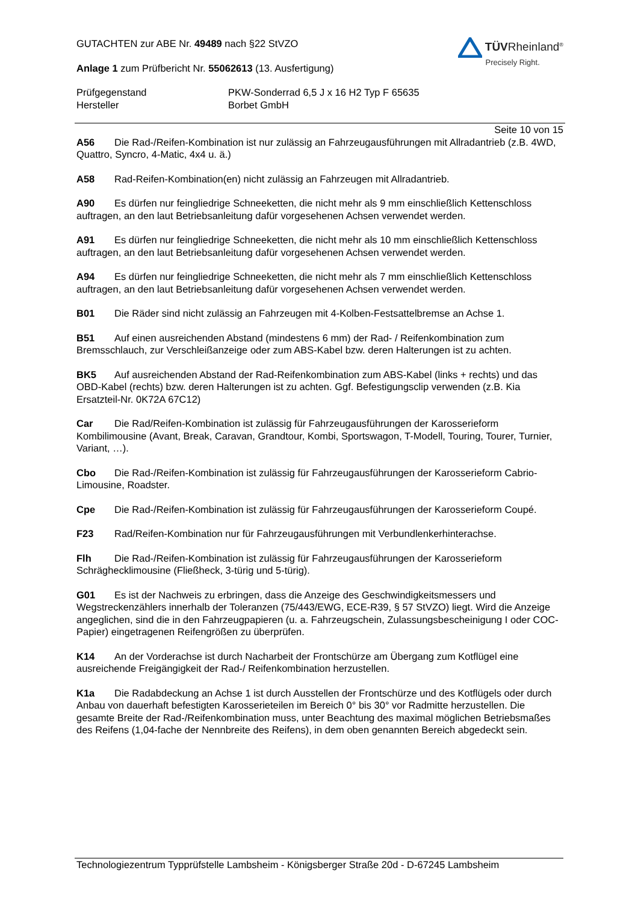GUTACHTEN zur ABE Nr. 49489 nach §22 StVZO
Anlage 1 zum Prüfbericht Nr. 55062613 (13. Ausfertigung)
TÜVRheinland<sup>®</sup>
Precisely Right.
Prüfgegenstand
Hersteller
PKW-Sonderrad 6,5 J x 16 H2 Typ F 65635
Borbet GmbH
Seite 10 von 15
A56 Die Rad-/Reifen-Kombination ist nur zulässig an Fahrzeugausführungen mit Allradantrieb (z.B. 4WD, Quattro, Syncro, 4-Matic, 4x4 u. ä.)
A58 Rad-Reifen-Kombination(en) nicht zulässig an Fahrzeugen mit Allradantrieb.
A90 Es dürfen nur feingliedrige Schneeketten, die nicht mehr als 9 mm einschließlich Kettenschloss auftragen, an den laut Betriebsanleitung dafür vorgesehenen Achsen verwendet werden.
A91 Es dürfen nur feingliedrige Schneeketten, die nicht mehr als 10 mm einschließlich Kettenschloss auftragen, an den laut Betriebsanleitung dafür vorgesehenen Achsen verwendet werden.
A94 Es dürfen nur feingliedrige Schneeketten, die nicht mehr als 7 mm einschließlich Kettenschloss auftragen, an den laut Betriebsanleitung dafür vorgesehenen Achsen verwendet werden.
B01 Die Räder sind nicht zulässig an Fahrzeugen mit 4-Kolben-Festsattelbremse an Achse 1.
B51 Auf einen ausreichenden Abstand (mindestens 6 mm) der Rad- / Reifenkombination zum Bremsschlauch, zur Verschleißanzeige oder zum ABS-Kabel bzw. deren Halterungen ist zu achten.
BK5 Auf ausreichenden Abstand der Rad-Reifenkombination zum ABS-Kabel (links + rechts) und das OBD-Kabel (rechts) bzw. deren Halterungen ist zu achten. Ggf. Befestigungsclip verwenden (z.B. Kia Ersatzteil-Nr. 0K72A 67C12)
Car Die Rad/Reifen-Kombination ist zulässig für Fahrzeugausführungen der Karosserieform Kombilimousine (Avant, Break, Caravan, Grandtour, Kombi, Sportswagon, T-Modell, Touring, Tourer, Turnier, Variant, …).
Cbo Die Rad-/Reifen-Kombination ist zulässig für Fahrzeugausführungen der Karosserieform Cabrio-Limousine, Roadster.
Cpe Die Rad-/Reifen-Kombination ist zulässig für Fahrzeugausführungen der Karosserieform Coupé.
F23 Rad/Reifen-Kombination nur für Fahrzeugausführungen mit Verbundlenkerhinterachse.
Flh Die Rad-/Reifen-Kombination ist zulässig für Fahrzeugausführungen der Karosserieform Schräghecklimousine (Fließheck, 3-türig und 5-türig).
G01 Es ist der Nachweis zu erbringen, dass die Anzeige des Geschwindigkeitsmessers und Wegstreckenzählers innerhalb der Toleranzen (75/443/EWG, ECE-R39, § 57 StVZO) liegt. Wird die Anzeige angeglichen, sind die in den Fahrzeugpapieren (u. a. Fahrzeugschein, Zulassungsbescheinigung I oder COC-Papier) eingetragenen Reifengrößen zu überprüfen.
K14 An der Vorderachse ist durch Nacharbeit der Frontschürze am Übergang zum Kotflügel eine ausreichende Freigängigkeit der Rad-/ Reifenkombination herzustellen.
K1a Die Radabdeckung an Achse 1 ist durch Ausstellen der Frontschürze und des Kotflügels oder durch Anbau von dauerhaft befestigten Karosserieteilen im Bereich 0° bis 30° vor Radmitte herzustellen. Die gesamte Breite der Rad-/Reifenkombination muss, unter Beachtung des maximal möglichen Betriebsmaßes des Reifens (1,04-fache der Nennbreite des Reifens), in dem oben genannten Bereich abgedeckt sein.
Technologiezentrum Typprüfstelle Lambsheim - Königsberger Straße 20d - D-67245 Lambsheim